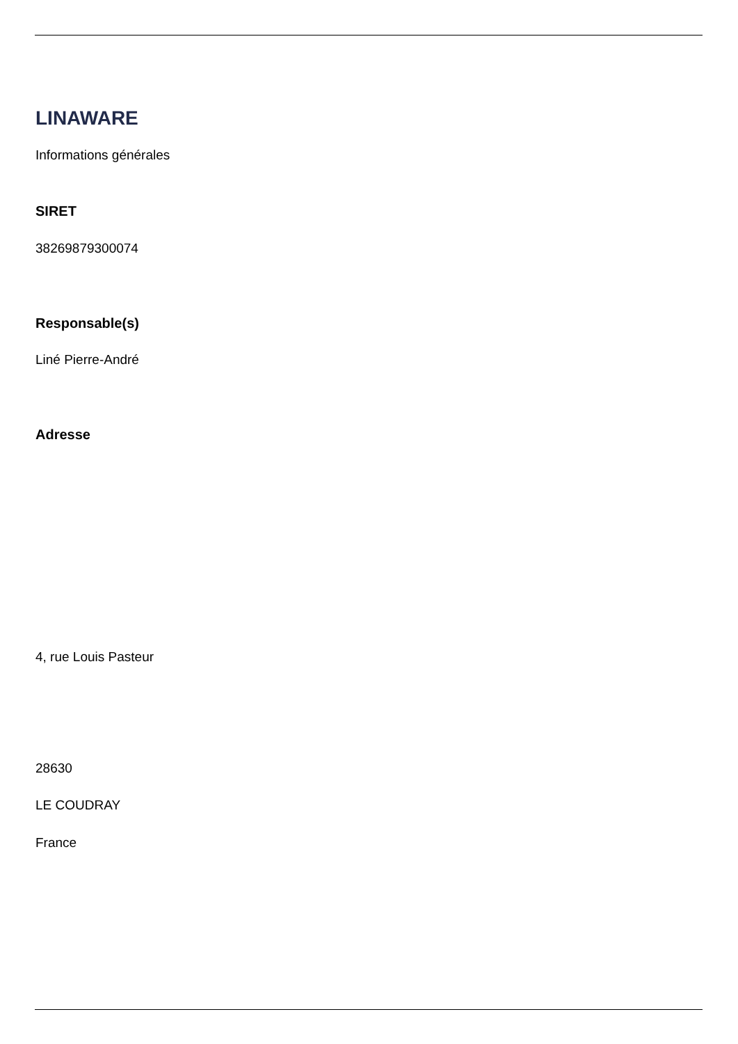LINAWARE
Informations générales
SIRET
38269879300074
Responsable(s)
Liné Pierre-André
Adresse
4, rue Louis Pasteur
28630
LE COUDRAY
France